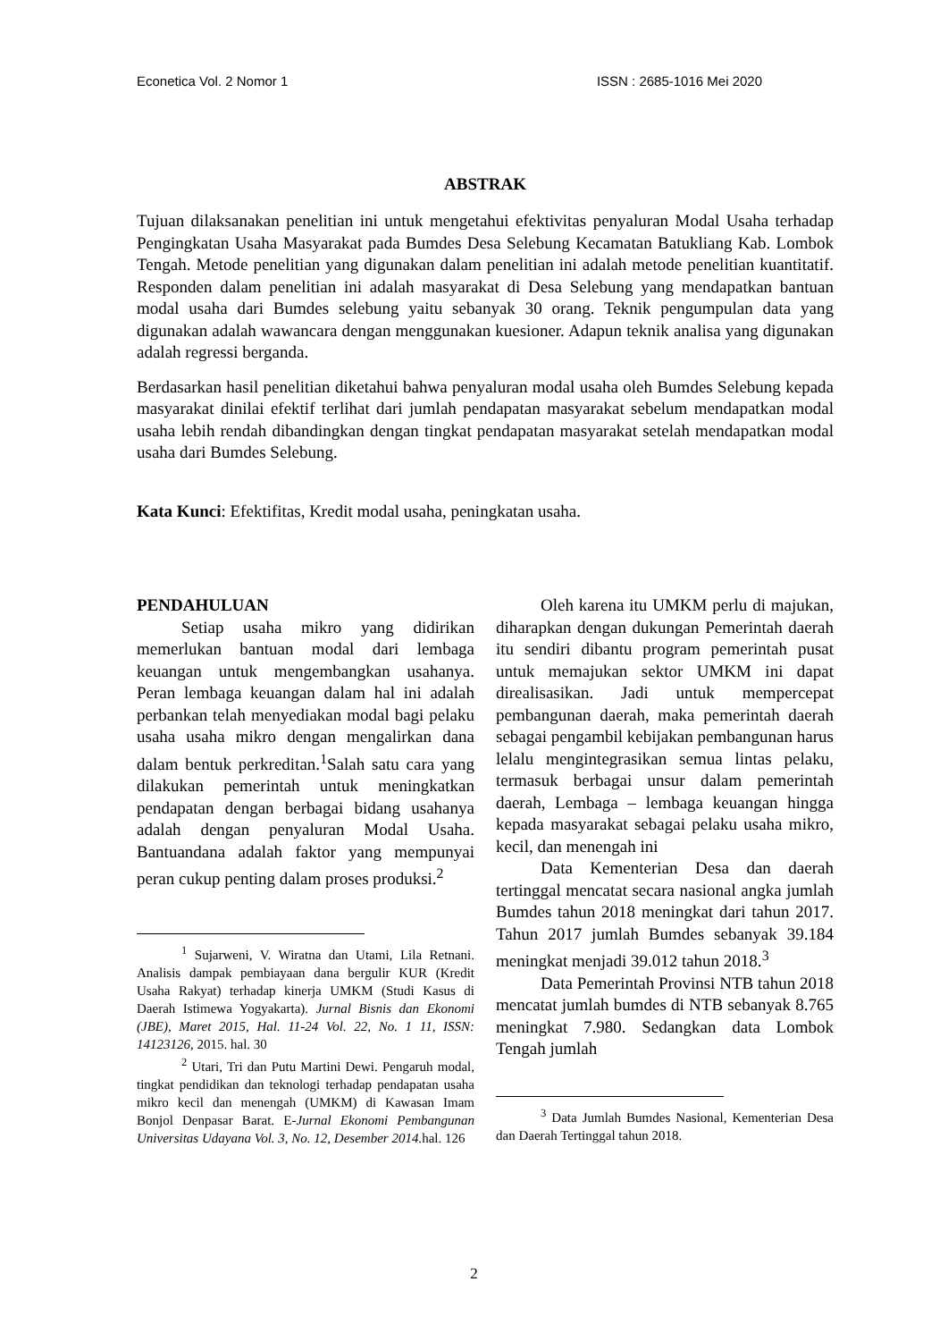Econetica Vol. 2 Nomor 1 ISSN : 2685-1016 Mei 2020
ABSTRAK
Tujuan dilaksanakan penelitian ini untuk mengetahui efektivitas penyaluran Modal Usaha terhadap Pengingkatan Usaha Masyarakat pada Bumdes Desa Selebung Kecamatan Batukliang Kab. Lombok Tengah. Metode penelitian yang digunakan dalam penelitian ini adalah metode penelitian kuantitatif. Responden dalam penelitian ini adalah masyarakat di Desa Selebung yang mendapatkan bantuan modal usaha dari Bumdes selebung yaitu sebanyak 30 orang. Teknik pengumpulan data yang digunakan adalah wawancara dengan menggunakan kuesioner. Adapun teknik analisa yang digunakan adalah regressi berganda.
Berdasarkan hasil penelitian diketahui bahwa penyaluran modal usaha oleh Bumdes Selebung kepada masyarakat dinilai efektif terlihat dari jumlah pendapatan masyarakat sebelum mendapatkan modal usaha lebih rendah dibandingkan dengan tingkat pendapatan masyarakat setelah mendapatkan modal usaha dari Bumdes Selebung.
Kata Kunci: Efektifitas, Kredit modal usaha, peningkatan usaha.
PENDAHULUAN
Setiap usaha mikro yang didirikan memerlukan bantuan modal dari lembaga keuangan untuk mengembangkan usahanya. Peran lembaga keuangan dalam hal ini adalah perbankan telah menyediakan modal bagi pelaku usaha usaha mikro dengan mengalirkan dana dalam bentuk perkreditan.<sup>1</sup>Salah satu cara yang dilakukan pemerintah untuk meningkatkan pendapatan dengan berbagai bidang usahanya adalah dengan penyaluran Modal Usaha. Bantuandana adalah faktor yang mempunyai peran cukup penting dalam proses produksi.<sup>2</sup>
<sup>1</sup> Sujarweni, V. Wiratna dan Utami, Lila Retnani. Analisis dampak pembiayaan dana bergulir KUR (Kredit Usaha Rakyat) terhadap kinerja UMKM (Studi Kasus di Daerah Istimewa Yogyakarta). Jurnal Bisnis dan Ekonomi (JBE), Maret 2015, Hal. 11-24 Vol. 22, No. 1 11, ISSN: 14123126, 2015. hal. 30
<sup>2</sup> Utari, Tri dan Putu Martini Dewi. Pengaruh modal, tingkat pendidikan dan teknologi terhadap pendapatan usaha mikro kecil dan menengah (UMKM) di Kawasan Imam Bonjol Denpasar Barat. E-Jurnal Ekonomi Pembangunan Universitas Udayana Vol. 3, No. 12, Desember 2014. hal. 126
Oleh karena itu UMKM perlu di majukan, diharapkan dengan dukungan Pemerintah daerah itu sendiri dibantu program pemerintah pusat untuk memajukan sektor UMKM ini dapat direalisasikan. Jadi untuk mempercepat pembangunan daerah, maka pemerintah daerah sebagai pengambil kebijakan pembangunan harus lelalu mengintegrasikan semua lintas pelaku, termasuk berbagai unsur dalam pemerintah daerah, Lembaga – lembaga keuangan hingga kepada masyarakat sebagai pelaku usaha mikro, kecil, dan menengah ini
Data Kementerian Desa dan daerah tertinggal mencatat secara nasional angka jumlah Bumdes tahun 2018 meningkat dari tahun 2017. Tahun 2017 jumlah Bumdes sebanyak 39.184 meningkat menjadi 39.012 tahun 2018.<sup>3</sup>
Data Pemerintah Provinsi NTB tahun 2018 mencatat jumlah bumdes di NTB sebanyak 8.765 meningkat 7.980. Sedangkan data Lombok Tengah jumlah
<sup>3</sup> Data Jumlah Bumdes Nasional, Kementerian Desa dan Daerah Tertinggal tahun 2018.
2